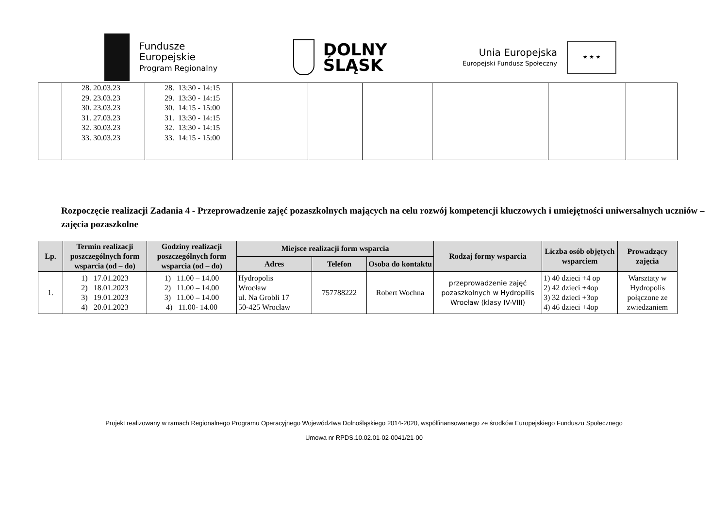Fundusze
Europejskie
Program Regionalny
DOLNY
ŚLĄSK
Unia Europejska
Europejski Fundusz Społeczny
★ ★ ★
| | 28. 20.03.23 29. 23.03.23 30. 23.03.23 31. 27.03.23 32. 30.03.23 33. 30.03.23 | 28. 13:30 - 14:15 29. 13:30 - 14:15 30. 14:15 - 15:00 31. 13:30 - 14:15 32. 13:30 - 14:15 33. 14:15 - 15:00 | | | | | | |
Rozpoczęcie realizacji Zadania 4 - Przeprowadzenie zajęć pozaszkolnych mających na celu rozwój kompetencji kluczowych i umiejętności uniwersalnych uczniów – zajęcia pozaszkolne
| Lp. | Termin realizacji poszczególnych form wsparcia (od – do) | Godziny realizacji poszczególnych form wsparcia (od – do) | Miejsce realizacji form wsparcia | | | Rodzaj formy wsparcia | Liczba osób objętych wsparciem | Prowadzący zajęcia |
| --- | --- | --- | --- | --- | --- | --- | --- | --- |
| | | | Adres | Telefon | Osoba do kontaktu | | | |
| 1. | 1) 17.01.2023 2) 18.01.2023 3) 19.01.2023 4) 20.01.2023 | 1) 11.00 – 14.00 2) 11.00 – 14.00 3) 11.00 – 14.00 4) 11.00- 14.00 | Hydropolis Wrocław ul. Na Grobli 17 50-425 Wrocław | 757788222 | Robert Wochna | przeprowadzenie zajęć pozaszkolnych w Hydropilis Wrocław (klasy IV-VIII) | 1) 40 dzieci +4 op 2) 42 dzieci +4op 3) 32 dzieci +3op 4) 46 dzieci +4op | Warsztaty w Hydropolis połączone ze zwiedzaniem |
Projekt realizowany w ramach Regionalnego Programu Operacyjnego Województwa Dolnośląskiego 2014-2020, współfinansowanego ze środków Europejskiego Funduszu Społecznego
Umowa nr RPDS.10.02.01-02-0041/21-00